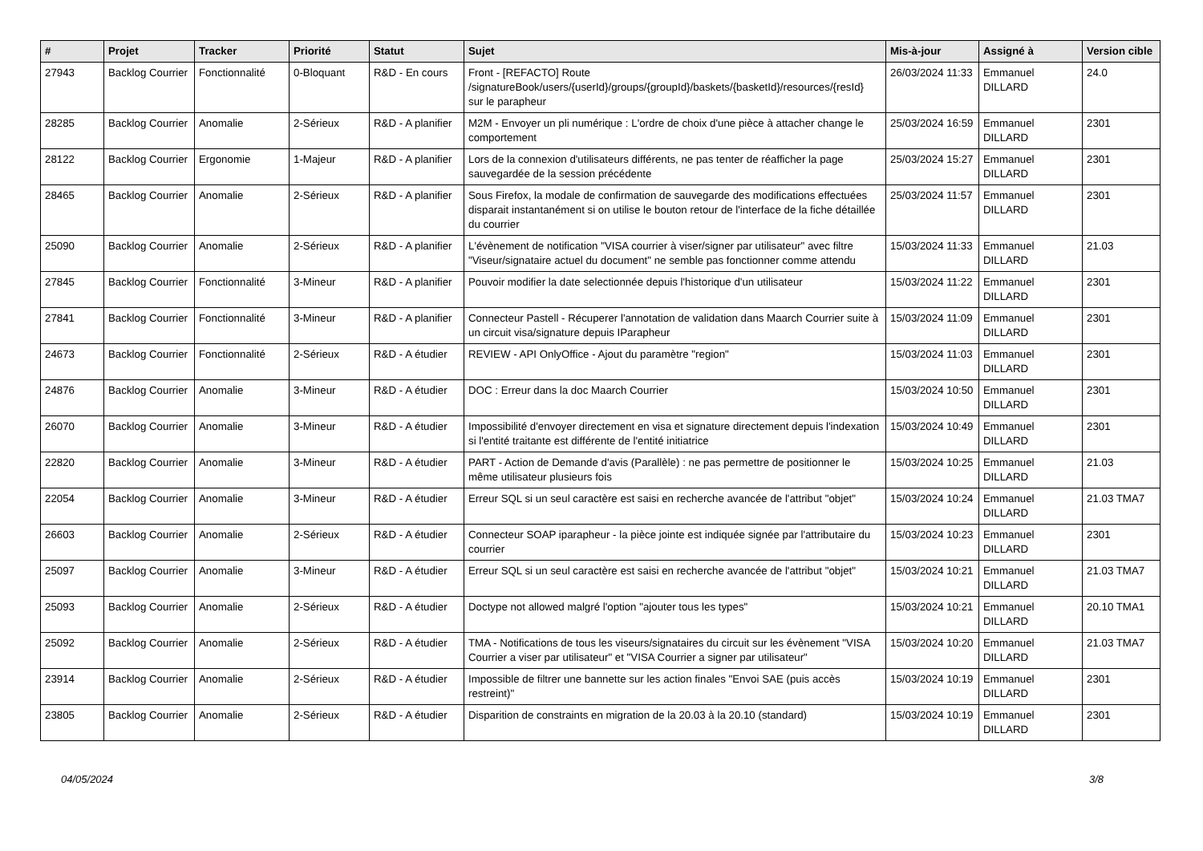| # | Projet | Tracker | Priorité | Statut | Sujet | Mis-à-jour | Assigné à | Version cible |
| --- | --- | --- | --- | --- | --- | --- | --- | --- |
| 27943 | Backlog Courrier | Fonctionnalité | 0-Bloquant | R&D - En cours | Front - [REFACTO] Route /signatureBook/users/{userId}/groups/{groupId}/baskets/{basketId}/resources/{resId} sur le parapheur | 26/03/2024 11:33 | Emmanuel DILLARD | 24.0 |
| 28285 | Backlog Courrier | Anomalie | 2-Sérieux | R&D - A planifier | M2M - Envoyer un pli numérique : L'ordre de choix d'une pièce à attacher change le comportement | 25/03/2024 16:59 | Emmanuel DILLARD | 2301 |
| 28122 | Backlog Courrier | Ergonomie | 1-Majeur | R&D - A planifier | Lors de la connexion d'utilisateurs différents, ne pas tenter de réafficher la page sauvegardée de la session précédente | 25/03/2024 15:27 | Emmanuel DILLARD | 2301 |
| 28465 | Backlog Courrier | Anomalie | 2-Sérieux | R&D - A planifier | Sous Firefox, la modale de confirmation de sauvegarde des modifications effectuées disparait instantanément si on utilise le bouton retour de l'interface de la fiche détaillée du courrier | 25/03/2024 11:57 | Emmanuel DILLARD | 2301 |
| 25090 | Backlog Courrier | Anomalie | 2-Sérieux | R&D - A planifier | L'évènement de notification "VISA courrier à viser/signer par utilisateur" avec filtre "Viseur/signataire actuel du document" ne semble pas fonctionner comme attendu | 15/03/2024 11:33 | Emmanuel DILLARD | 21.03 |
| 27845 | Backlog Courrier | Fonctionnalité | 3-Mineur | R&D - A planifier | Pouvoir modifier la date selectionnée depuis l'historique d'un utilisateur | 15/03/2024 11:22 | Emmanuel DILLARD | 2301 |
| 27841 | Backlog Courrier | Fonctionnalité | 3-Mineur | R&D - A planifier | Connecteur Pastell - Récuperer l'annotation de validation dans Maarch Courrier suite à un circuit visa/signature depuis IParapheur | 15/03/2024 11:09 | Emmanuel DILLARD | 2301 |
| 24673 | Backlog Courrier | Fonctionnalité | 2-Sérieux | R&D - A étudier | REVIEW - API OnlyOffice - Ajout du paramètre "region" | 15/03/2024 11:03 | Emmanuel DILLARD | 2301 |
| 24876 | Backlog Courrier | Anomalie | 3-Mineur | R&D - A étudier | DOC : Erreur dans la doc Maarch Courrier | 15/03/2024 10:50 | Emmanuel DILLARD | 2301 |
| 26070 | Backlog Courrier | Anomalie | 3-Mineur | R&D - A étudier | Impossibilité d'envoyer directement en visa et signature directement depuis l'indexation si l'entité traitante est différente de l'entité initiatrice | 15/03/2024 10:49 | Emmanuel DILLARD | 2301 |
| 22820 | Backlog Courrier | Anomalie | 3-Mineur | R&D - A étudier | PART - Action de Demande d'avis (Parallèle) : ne pas permettre de positionner le même utilisateur plusieurs fois | 15/03/2024 10:25 | Emmanuel DILLARD | 21.03 |
| 22054 | Backlog Courrier | Anomalie | 3-Mineur | R&D - A étudier | Erreur SQL si un seul caractère est saisi en recherche avancée de l'attribut "objet" | 15/03/2024 10:24 | Emmanuel DILLARD | 21.03 TMA7 |
| 26603 | Backlog Courrier | Anomalie | 2-Sérieux | R&D - A étudier | Connecteur SOAP iparapheur - la pièce jointe est indiquée signée par l'attributaire du courrier | 15/03/2024 10:23 | Emmanuel DILLARD | 2301 |
| 25097 | Backlog Courrier | Anomalie | 3-Mineur | R&D - A étudier | Erreur SQL si un seul caractère est saisi en recherche avancée de l'attribut "objet" | 15/03/2024 10:21 | Emmanuel DILLARD | 21.03 TMA7 |
| 25093 | Backlog Courrier | Anomalie | 2-Sérieux | R&D - A étudier | Doctype not allowed malgré l'option "ajouter tous les types" | 15/03/2024 10:21 | Emmanuel DILLARD | 20.10 TMA1 |
| 25092 | Backlog Courrier | Anomalie | 2-Sérieux | R&D - A étudier | TMA - Notifications de tous les viseurs/signataires du circuit sur les évènement "VISA Courrier a viser par utilisateur" et "VISA Courrier a signer par utilisateur" | 15/03/2024 10:20 | Emmanuel DILLARD | 21.03 TMA7 |
| 23914 | Backlog Courrier | Anomalie | 2-Sérieux | R&D - A étudier | Impossible de filtrer une bannette sur les action finales "Envoi SAE (puis accès restreint)" | 15/03/2024 10:19 | Emmanuel DILLARD | 2301 |
| 23805 | Backlog Courrier | Anomalie | 2-Sérieux | R&D - A étudier | Disparition de constraints en migration de la 20.03 à la 20.10 (standard) | 15/03/2024 10:19 | Emmanuel DILLARD | 2301 |
04/05/2024 3/8